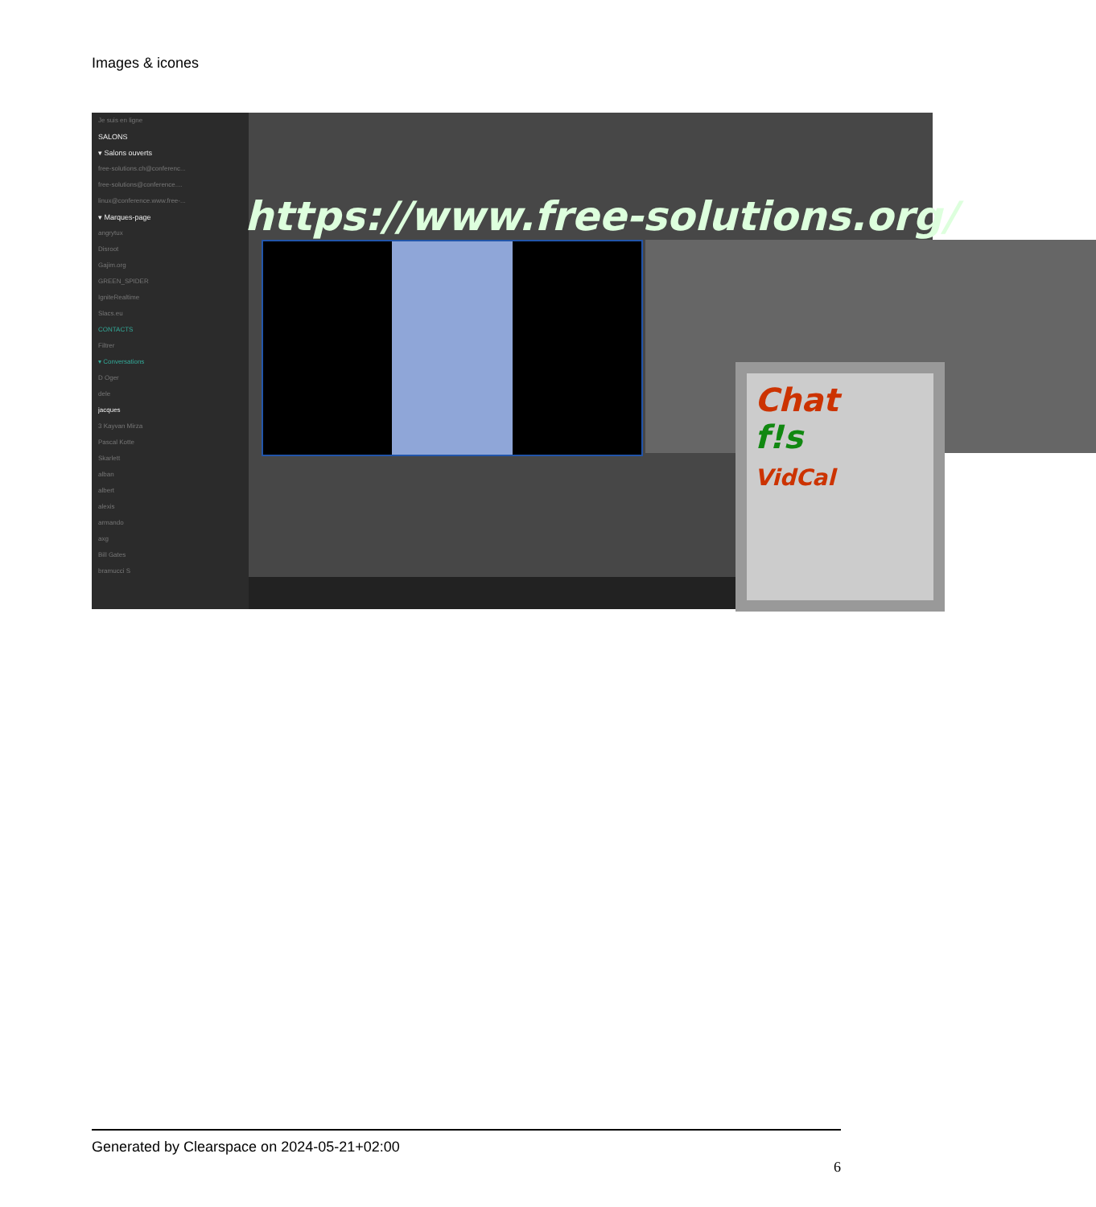Images & icones
Je suis en ligne
SALONS
▾ Salons ouverts
free-solutions.ch@conferenc...
free-solutions@conference....
linux@conference.www.free-...
▾ Marques-page
angrytux
Disroot
Gajim.org
GREEN_SPIDER
IgniteRealtime
Slacs.eu
CONTACTS
Filtrer
▾ Conversations
D Oger
dele
jacques
3 Kayvan Mirza
Pascal Kotte
Skarlett
alban
albert
alexis
armando
axg
Bill Gates
bramucci S
https://www.free-solutions.org/
Chat
f!s
VidCal
Generated by Clearspace on 2024-05-21+02:00
6